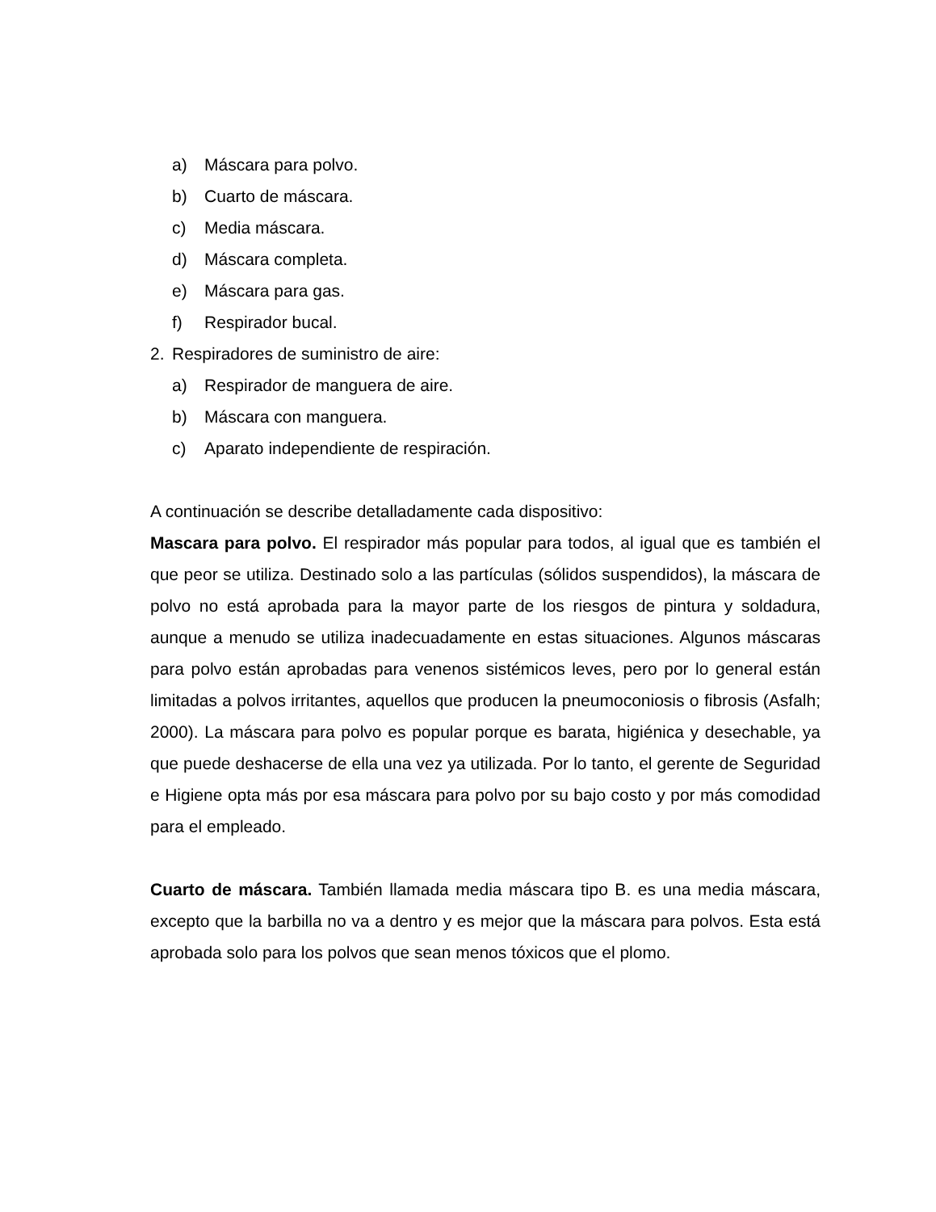a) Máscara para polvo.
b) Cuarto de máscara.
c) Media máscara.
d) Máscara completa.
e) Máscara para gas.
f) Respirador bucal.
2. Respiradores de suministro de aire:
a) Respirador de manguera de aire.
b) Máscara con manguera.
c) Aparato independiente de respiración.
A continuación se describe detalladamente cada dispositivo:
Mascara para polvo. El respirador más popular para todos, al igual que es también el que peor se utiliza. Destinado solo a las partículas (sólidos suspendidos), la máscara de polvo no está aprobada para la mayor parte de los riesgos de pintura y soldadura, aunque a menudo se utiliza inadecuadamente en estas situaciones. Algunos máscaras para polvo están aprobadas para venenos sistémicos leves, pero por lo general están limitadas a polvos irritantes, aquellos que producen la pneumoconiosis o fibrosis (Asfalh; 2000). La máscara para polvo es popular porque es barata, higiénica y desechable, ya que puede deshacerse de ella una vez ya utilizada. Por lo tanto, el gerente de Seguridad e Higiene opta más por esa máscara para polvo por su bajo costo y por más comodidad para el empleado.
Cuarto de máscara. También llamada media máscara tipo B. es una media máscara, excepto que la barbilla no va a dentro y es mejor que la máscara para polvos. Esta está aprobada solo para los polvos que sean menos tóxicos que el plomo.